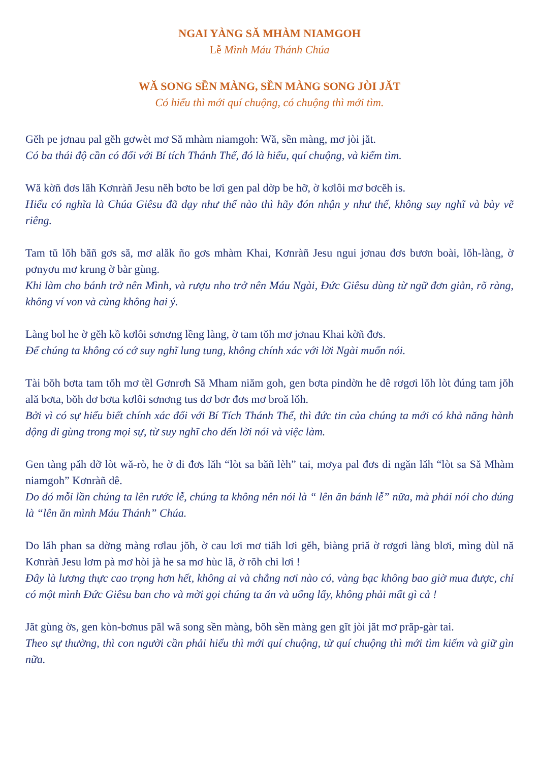NGAI YÀNG SĂ MHÀM NIAMGOH
Lễ Mình Máu Thánh Chúa
WĂ SONG SỀN MÀNG, SỀN MÀNG SONG JÒI JĂT
Có hiểu thì mới quí chuộng, có chuộng thì mới tìm.
Gĕh pe jơnau pal gĕh gơwèt mơ Să mhàm niamgoh: Wă, sền màng, mơ jòi jăt.
Có ba thái độ cần có đối với Bí tích Thánh Thể, đó là hiểu, quí chuộng, và kiếm tìm.
Wă kờñ đơs lăh Kơnràñ Jesu nĕh bơto be lơi gen pal dờp be hỡ, ờ kơlôi mơ bơcĕh is.
Hiểu có nghĩa là Chúa Giêsu đã dạy như thế nào thì hãy đón nhận y như thế, không suy nghĩ và bày vẽ riêng.
Tam tŭ lŏh băñ gơs să, mơ alăk ño gơs mhàm Khai, Kơnràñ Jesu ngui jơnau đơs bươn boài, lŏh-làng, ờ pơnyơu mơ krung ờ bàr gùng.
Khi làm cho bánh trở nên Mình, và rượu nho trở nên Máu Ngài, Đức Giêsu dùng từ ngữ đơn giản, rõ ràng, không ví von và củng không hai ý.
Làng bol he ờ gĕh kồ kơlôi sơnơng lềng làng, ờ tam tŏh mơ jơnau Khai kờñ đơs.
Để chúng ta không có cớ suy nghĩ lung tung, không chính xác với lời Ngài muốn nói.
Tài bŏh bơta tam tŏh mơ tềl Gơnrơh Să Mham niăm goh, gen bơta pindờn he dê rơgơi lŏh lòt đúng tam jŏh ală bơta, bŏh dơ bơta kơlôi sơnơng tus dơ bơr đơs mơ broă lŏh.
Bởi vì có sự hiểu biết chính xác đối với Bí Tích Thánh Thể, thì đức tin của chúng ta mới có khả năng hành động di gùng trong mọi sự, từ suy nghĩ cho đến lời nói và việc làm.
Gen tàng păh dỡ lòt wă-rò, he ờ di đơs lăh “lòt sa băñ lèh” tai, mơya pal đơs di ngăn lăh “lòt sa Să Mhàm niamgoh” Kơnràñ dê.
Do đó mỗi lần chúng ta lên rước lễ, chúng ta không nên nói là “ lên ăn bánh lễ” nữa, mà phải nói cho đúng là “lên ăn mình Máu Thánh” Chúa.
Do lăh phan sa dờng màng rơlau jŏh, ờ cau lơi mơ tiăh lơi gĕh, biàng priă ờ rơgơi làng blơi, mìng dùl nă Kơnràñ Jesu lơm pà mơ hòi jà he sa mơ hùc lă, ờ rŏh chi lơi !
Đây là lương thực cao trọng hơn hết, không ai và chẳng nơi nào có, vàng bạc không bao giờ mua được, chỉ có một mình Đức Giêsu ban cho và mời gọi chúng ta ăn và uống lấy, không phải mất gì cả !
Jăt gùng ờs, gen kòn-bơnus păl wă song sền màng, bŏh sền màng gen gĭt jòi jăt mơ prăp-gàr tai.
Theo sự thường, thì con người cần phải hiểu thì mới quí chuộng, từ quí chuộng thì mới tìm kiếm và giữ gìn nữa.